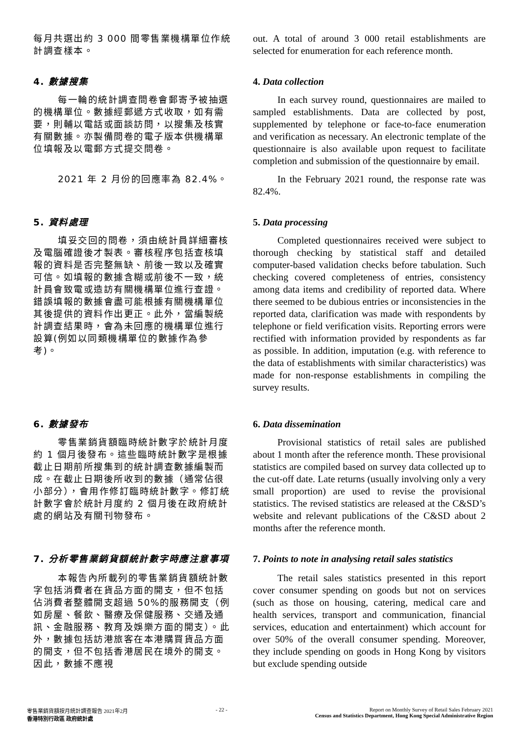每月共選出約 3 000 間零售業機構單位作統計調查樣本。
out. A total of around 3 000 retail establishments are selected for enumeration for each reference month.
4. 數據搜集 4. Data collection
每一輪的統計調查問卷會郵寄予被抽選的機構單位。數據經郵遞方式收取，如有需要，則輔以電話或面談訪問，以搜集及核實有關數據。亦製備問卷的電子版本供機構單位填報及以電郵方式提交問卷。
In each survey round, questionnaires are mailed to sampled establishments. Data are collected by post, supplemented by telephone or face-to-face enumeration and verification as necessary. An electronic template of the questionnaire is also available upon request to facilitate completion and submission of the questionnaire by email.
2021 年 2 月份的回應率為 82.4%。 In the February 2021 round, the response rate was 82.4%.
5. 資料處理 5. Data processing
填妥交回的問卷，須由統計員詳細審核及電腦確證後才製表。審核程序包括查核填報的資料是否完整無缺、前後一致以及確實可信。如填報的數據含糊或前後不一致，統計員會致電或造訪有關機構單位進行查證。錯誤填報的數據會盡可能根據有關機構單位其後提供的資料作出更正。此外，當編製統計調查結果時，會為未回應的機構單位進行設算(例如以同類機構單位的數據作為參考)。
Completed questionnaires received were subject to thorough checking by statistical staff and detailed computer-based validation checks before tabulation. Such checking covered completeness of entries, consistency among data items and credibility of reported data. Where there seemed to be dubious entries or inconsistencies in the reported data, clarification was made with respondents by telephone or field verification visits. Reporting errors were rectified with information provided by respondents as far as possible. In addition, imputation (e.g. with reference to the data of establishments with similar characteristics) was made for non-response establishments in compiling the survey results.
6. 數據發布 6. Data dissemination
零售業銷貨額臨時統計數字於統計月度約 1 個月後發布。這些臨時統計數字是根據截止日期前所搜集到的統計調查數據編製而成。在截止日期後所收到的數據（通常佔很小部分），會用作修訂臨時統計數字。修訂統計數字會於統計月度約 2 個月後在政府統計處的網站及有關刊物發布。
Provisional statistics of retail sales are published about 1 month after the reference month. These provisional statistics are compiled based on survey data collected up to the cut-off date. Late returns (usually involving only a very small proportion) are used to revise the provisional statistics. The revised statistics are released at the C&SD’s website and relevant publications of the C&SD about 2 months after the reference month.
7. 分析零售業銷貨額統計數字時應注意事項 7. Points to note in analysing retail sales statistics
本報告內所載列的零售業銷貨額統計數字包括消費者在貨品方面的開支，但不包括佔消費者整體開支超過 50%的服務開支（例如房屋、餐飲、醫療及保健服務、交通及通訊、金融服務、教育及娛樂方面的開支）。此外，數據包括訪港旅客在本港購買貨品方面的開支，但不包括香港居民在境外的開支。因此，數據不應視
The retail sales statistics presented in this report cover consumer spending on goods but not on services (such as those on housing, catering, medical care and health services, transport and communication, financial services, education and entertainment) which account for over 50% of the overall consumer spending. Moreover, they include spending on goods in Hong Kong by visitors but exclude spending outside
零售業銷貨額按月統計調查報告 2021年2月
香港特別行政區 政府統計處
- 22 - Report on Monthly Survey of Retail Sales February 2021
Census and Statistics Department, Hong Kong Special Administrative Region